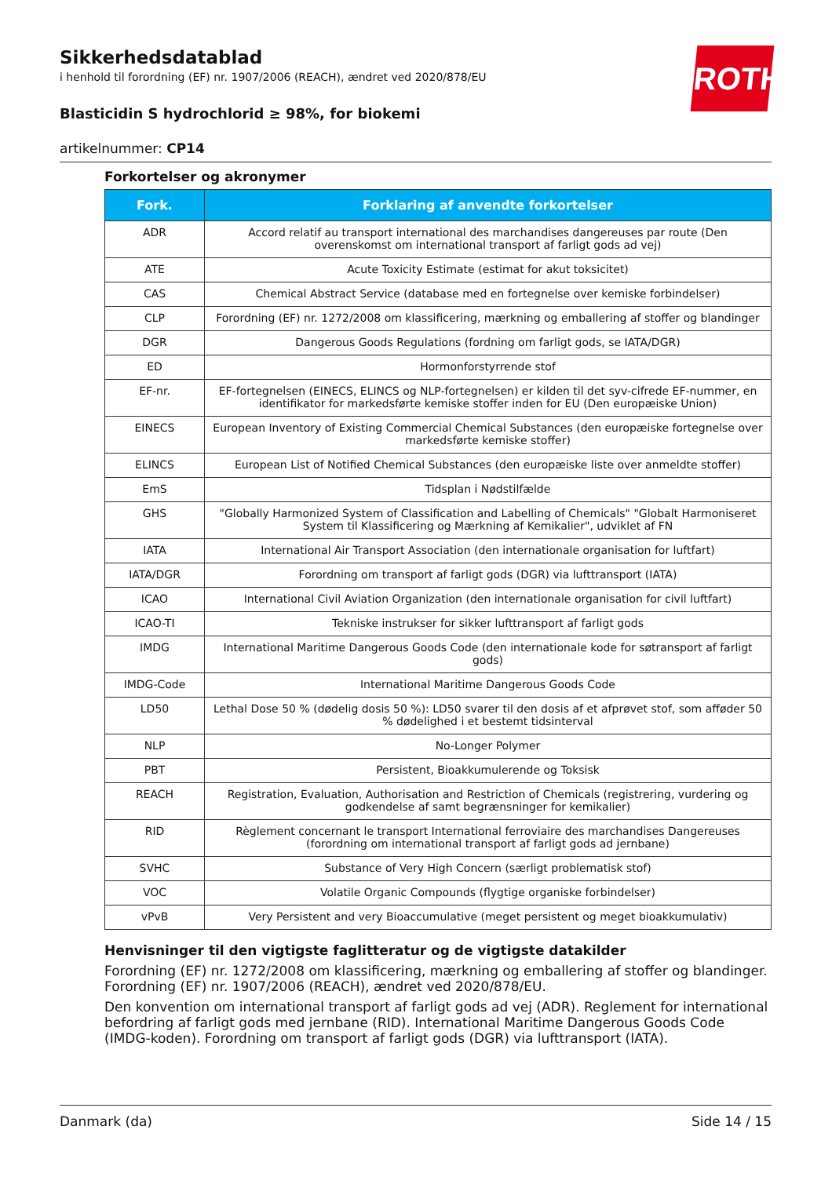ROTH
Sikkerhedsdatablad
i henhold til forordning (EF) nr. 1907/2006 (REACH), ændret ved 2020/878/EU
Blasticidin S hydrochlorid ≥ 98%, for biokemi
artikelnummer: CP14
Forkortelser og akronymer
| Fork. | Forklaring af anvendte forkortelser |
| --- | --- |
| ADR | Accord relatif au transport international des marchandises dangereuses par route (Den overenskomst om international transport af farligt gods ad vej) |
| ATE | Acute Toxicity Estimate (estimat for akut toksicitet) |
| CAS | Chemical Abstract Service (database med en fortegnelse over kemiske forbindelser) |
| CLP | Forordning (EF) nr. 1272/2008 om klassificering, mærkning og emballering af stoffer og blandinger |
| DGR | Dangerous Goods Regulations (fordning om farligt gods, se IATA/DGR) |
| ED | Hormonforstyrrende stof |
| EF-nr. | EF-fortegnelsen (EINECS, ELINCS og NLP-fortegnelsen) er kilden til det syv-cifrede EF-nummer, en identifikator for markedsførte kemiske stoffer inden for EU (Den europæiske Union) |
| EINECS | European Inventory of Existing Commercial Chemical Substances (den europæiske fortegnelse over markedsførte kemiske stoffer) |
| ELINCS | European List of Notified Chemical Substances (den europæiske liste over anmeldte stoffer) |
| EmS | Tidsplan i Nødstilfælde |
| GHS | "Globally Harmonized System of Classification and Labelling of Chemicals" "Globalt Harmoniseret System til Klassificering og Mærkning af Kemikalier", udviklet af FN |
| IATA | International Air Transport Association (den internationale organisation for luftfart) |
| IATA/DGR | Forordning om transport af farligt gods (DGR) via lufttransport (IATA) |
| ICAO | International Civil Aviation Organization (den internationale organisation for civil luftfart) |
| ICAO-TI | Tekniske instrukser for sikker lufttransport af farligt gods |
| IMDG | International Maritime Dangerous Goods Code (den internationale kode for søtransport af farligt gods) |
| IMDG-Code | International Maritime Dangerous Goods Code |
| LD50 | Lethal Dose 50 % (dødelig dosis 50 %): LD50 svarer til den dosis af et afprøvet stof, som afføder 50 % dødelighed i et bestemt tidsinterval |
| NLP | No-Longer Polymer |
| PBT | Persistent, Bioakkumulerende og Toksisk |
| REACH | Registration, Evaluation, Authorisation and Restriction of Chemicals (registrering, vurdering og godkendelse af samt begrænsninger for kemikalier) |
| RID | Règlement concernant le transport International ferroviaire des marchandises Dangereuses (forordning om international transport af farligt gods ad jernbane) |
| SVHC | Substance of Very High Concern (særligt problematisk stof) |
| VOC | Volatile Organic Compounds (flygtige organiske forbindelser) |
| vPvB | Very Persistent and very Bioaccumulative (meget persistent og meget bioakkumulativ) |
Henvisninger til den vigtigste faglitteratur og de vigtigste datakilder
Forordning (EF) nr. 1272/2008 om klassificering, mærkning og emballering af stoffer og blandinger. Forordning (EF) nr. 1907/2006 (REACH), ændret ved 2020/878/EU.
Den konvention om international transport af farligt gods ad vej (ADR). Reglement for international befordring af farligt gods med jernbane (RID). International Maritime Dangerous Goods Code (IMDG-koden). Forordning om transport af farligt gods (DGR) via lufttransport (IATA).
Danmark (da) Side 14 / 15